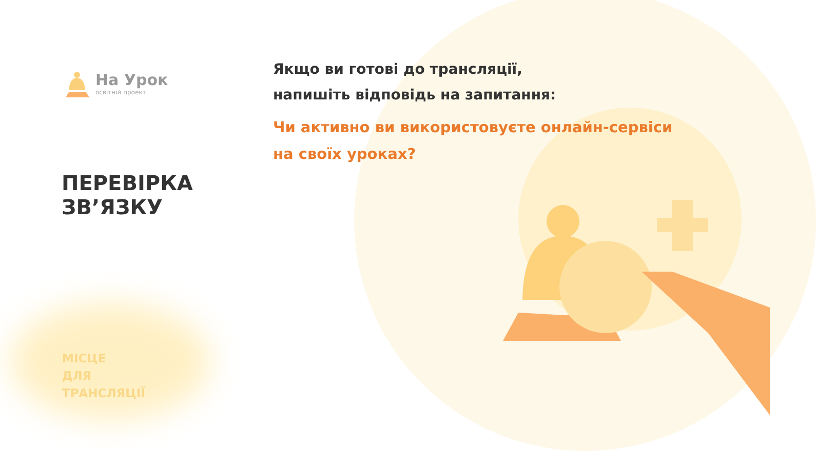На Урок
освітній проект
Якщо ви готові до трансляції,
напишіть відповідь на запитання:
Чи активно ви використовуєте онлайн-сервіси
на своїх уроках?
ПЕРЕВІРКА
ЗВ’ЯЗКУ
МІСЦЕ
ДЛЯ
ТРАНСЛЯЦІЇ